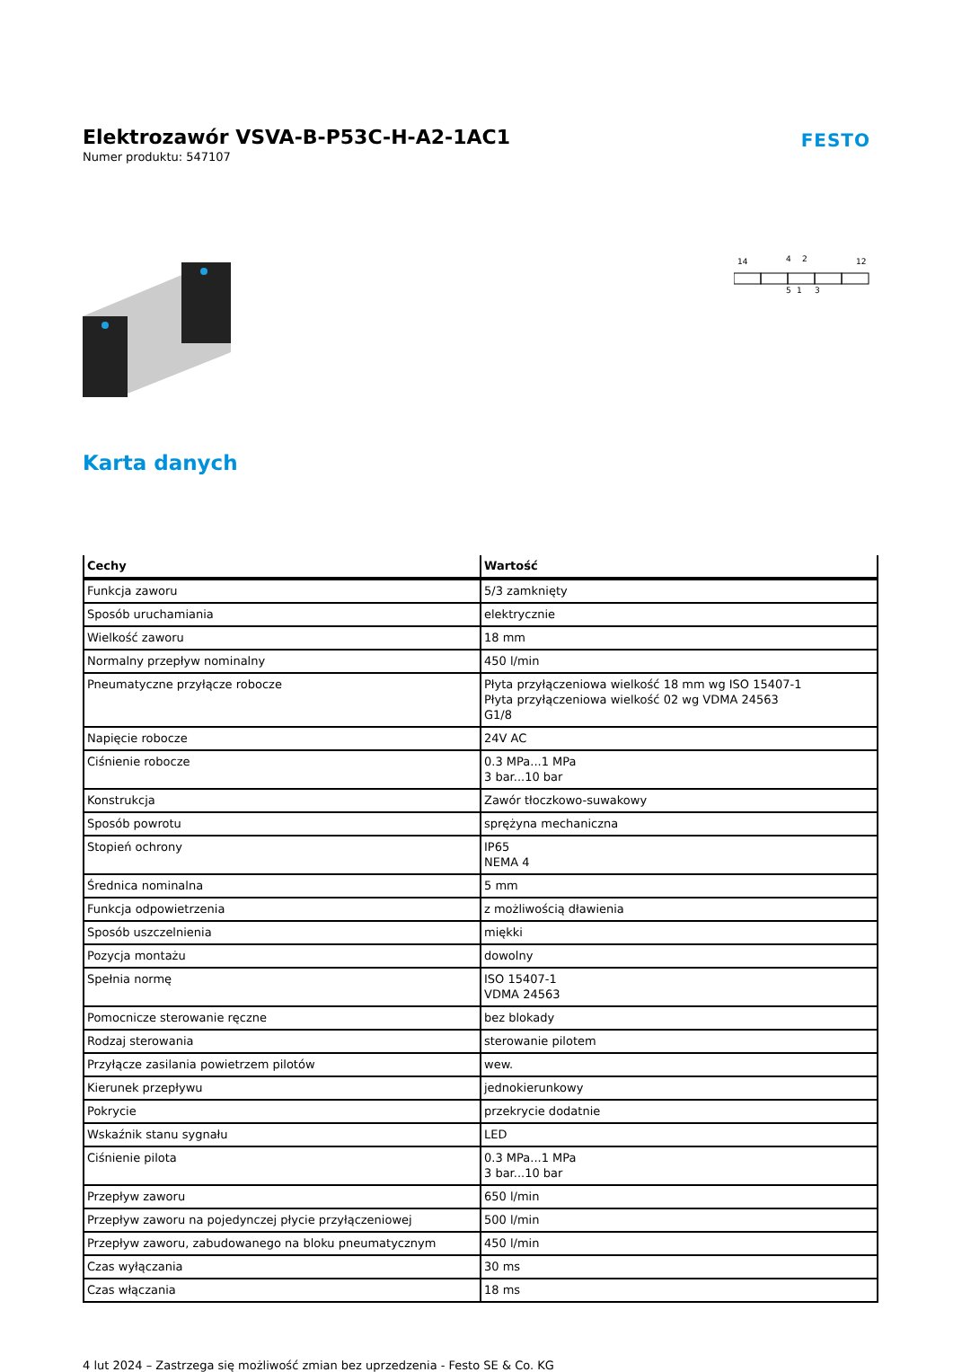Elektrozawór VSVA-B-P53C-H-A2-1AC1
Numer produktu: 547107
FESTO
14
4
2
12
5
1
3
Karta danych
| Cechy | Wartość |
| --- | --- |
| Funkcja zaworu | 5/3 zamknięty |
| Sposób uruchamiania | elektrycznie |
| Wielkość zaworu | 18 mm |
| Normalny przepływ nominalny | 450 l/min |
| Pneumatyczne przyłącze robocze | Płyta przyłączeniowa wielkość 18 mm wg ISO 15407-1 Płyta przyłączeniowa wielkość 02 wg VDMA 24563 G1/8 |
| Napięcie robocze | 24V AC |
| Ciśnienie robocze | 0.3 MPa...1 MPa 3 bar...10 bar |
| Konstrukcja | Zawór tłoczkowo-suwakowy |
| Sposób powrotu | sprężyna mechaniczna |
| Stopień ochrony | IP65 NEMA 4 |
| Średnica nominalna | 5 mm |
| Funkcja odpowietrzenia | z możliwością dławienia |
| Sposób uszczelnienia | miękki |
| Pozycja montażu | dowolny |
| Spełnia normę | ISO 15407-1 VDMA 24563 |
| Pomocnicze sterowanie ręczne | bez blokady |
| Rodzaj sterowania | sterowanie pilotem |
| Przyłącze zasilania powietrzem pilotów | wew. |
| Kierunek przepływu | jednokierunkowy |
| Pokrycie | przekrycie dodatnie |
| Wskaźnik stanu sygnału | LED |
| Ciśnienie pilota | 0.3 MPa...1 MPa 3 bar...10 bar |
| Przepływ zaworu | 650 l/min |
| Przepływ zaworu na pojedynczej płycie przyłączeniowej | 500 l/min |
| Przepływ zaworu, zabudowanego na bloku pneumatycznym | 450 l/min |
| Czas wyłączania | 30 ms |
| Czas włączania | 18 ms |
4 lut 2024 – Zastrzega się możliwość zmian bez uprzedzenia - Festo SE & Co. KG